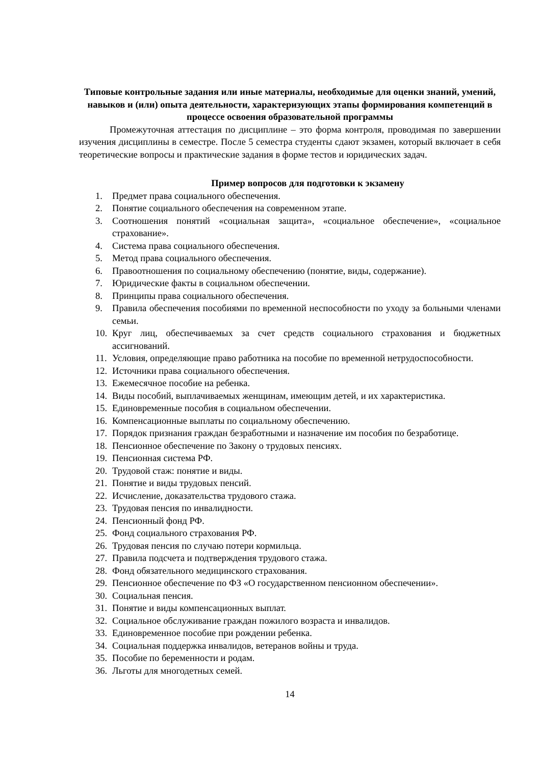Типовые контрольные задания или иные материалы, необходимые для оценки знаний, умений, навыков и (или) опыта деятельности, характеризующих этапы формирования компетенций в процессе освоения образовательной программы
Промежуточная аттестация по дисциплине – это форма контроля, проводимая по завершении изучения дисциплины в семестре. После 5 семестра студенты сдают экзамен, который включает в себя теоретические вопросы и практические задания в форме тестов и юридических задач.
Пример вопросов для подготовки к экзамену
1. Предмет права социального обеспечения.
2. Понятие социального обеспечения на современном этапе.
3. Соотношения понятий «социальная защита», «социальное обеспечение», «социальное страхование».
4. Система права социального обеспечения.
5. Метод права социального обеспечения.
6. Правоотношения по социальному обеспечению (понятие, виды, содержание).
7. Юридические факты в социальном обеспечении.
8. Принципы права социального обеспечения.
9. Правила обеспечения пособиями по временной неспособности по уходу за больными членами семьи.
10. Круг лиц, обеспечиваемых за счет средств социального страхования и бюджетных ассигнований.
11. Условия, определяющие право работника на пособие по временной нетрудоспособности.
12. Источники права социального обеспечения.
13. Ежемесячное пособие на ребенка.
14. Виды пособий, выплачиваемых женщинам, имеющим детей, и их характеристика.
15. Единовременные пособия в социальном обеспечении.
16. Компенсационные выплаты по социальному обеспечению.
17. Порядок признания граждан безработными и назначение им пособия по безработице.
18. Пенсионное обеспечение по Закону о трудовых пенсиях.
19. Пенсионная система РФ.
20. Трудовой стаж: понятие и виды.
21. Понятие и виды трудовых пенсий.
22. Исчисление, доказательства трудового стажа.
23. Трудовая пенсия по инвалидности.
24. Пенсионный фонд РФ.
25. Фонд социального страхования РФ.
26. Трудовая пенсия по случаю потери кормильца.
27. Правила подсчета и подтверждения трудового стажа.
28. Фонд обязательного медицинского страхования.
29. Пенсионное обеспечение по ФЗ «О государственном пенсионном обеспечении».
30. Социальная пенсия.
31. Понятие и виды компенсационных выплат.
32. Социальное обслуживание граждан пожилого возраста и инвалидов.
33. Единовременное пособие при рождении ребенка.
34. Социальная поддержка инвалидов, ветеранов войны и труда.
35. Пособие по беременности и родам.
36. Льготы для многодетных семей.
14